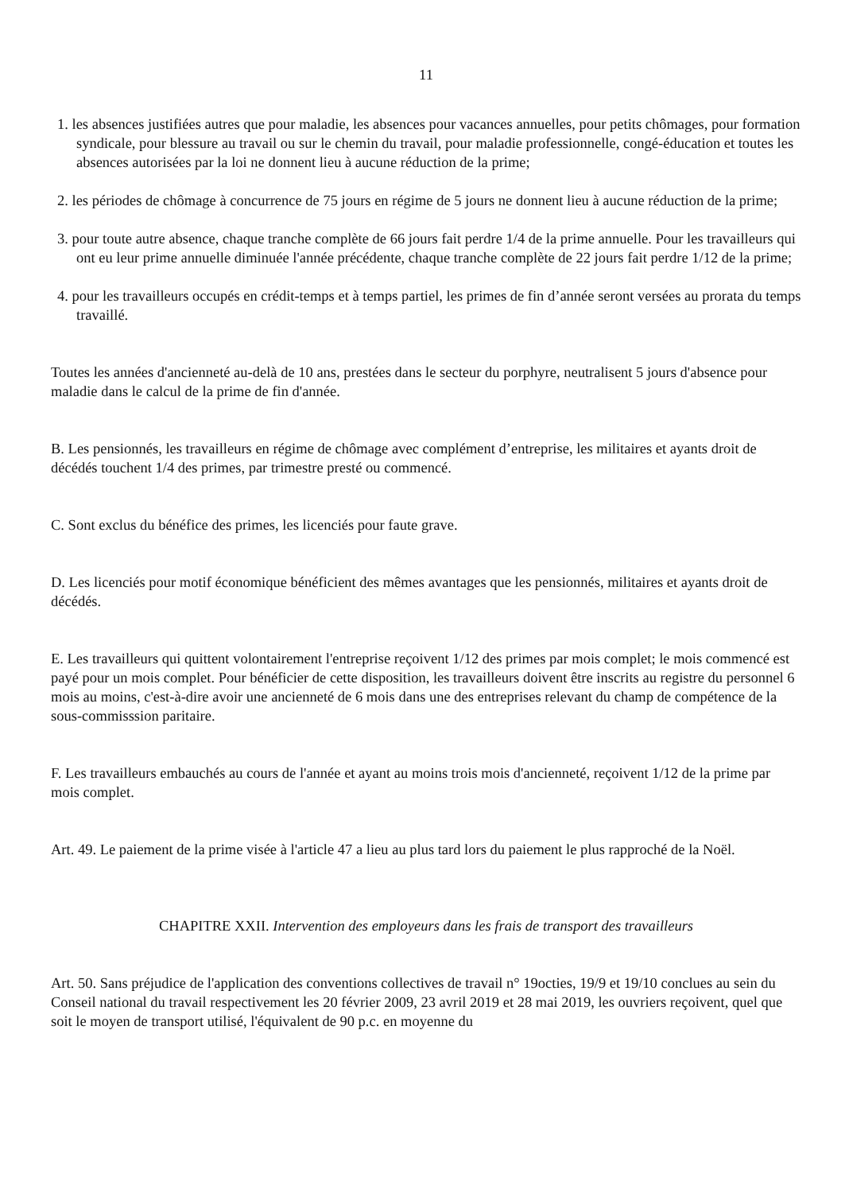11
1. les absences justifiées autres que pour maladie, les absences pour vacances annuelles, pour petits chômages, pour formation syndicale, pour blessure au travail ou sur le chemin du travail, pour maladie professionnelle, congé-éducation et toutes les absences autorisées par la loi ne donnent lieu à aucune réduction de la prime;
2. les périodes de chômage à concurrence de 75 jours en régime de 5 jours ne donnent lieu à aucune réduction de la prime;
3. pour toute autre absence, chaque tranche complète de 66 jours fait perdre 1/4 de la prime annuelle. Pour les travailleurs qui ont eu leur prime annuelle diminuée l'année précédente, chaque tranche complète de 22 jours fait perdre 1/12 de la prime;
4. pour les travailleurs occupés en crédit-temps et à temps partiel, les primes de fin d’année seront versées au prorata du temps travaillé.
Toutes les années d'ancienneté au-delà de 10 ans, prestées dans le secteur du porphyre, neutralisent 5 jours d'absence pour maladie dans le calcul de la prime de fin d'année.
B. Les pensionnés, les travailleurs en régime de chômage avec complément d’entreprise, les militaires et ayants droit de décédés touchent 1/4 des primes, par trimestre presté ou commencé.
C. Sont exclus du bénéfice des primes, les licenciés pour faute grave.
D. Les licenciés pour motif économique bénéficient des mêmes avantages que les pensionnés, militaires et ayants droit de décédés.
E. Les travailleurs qui quittent volontairement l'entreprise reçoivent 1/12 des primes par mois complet; le mois commencé est payé pour un mois complet. Pour bénéficier de cette disposition, les travailleurs doivent être inscrits au registre du personnel 6 mois au moins, c'est-à-dire avoir une ancienneté de 6 mois dans une des entreprises relevant du champ de compétence de la sous-commisssion paritaire.
F. Les travailleurs embauchés au cours de l'année et ayant au moins trois mois d'ancienneté, reçoivent 1/12 de la prime par mois complet.
Art. 49. Le paiement de la prime visée à l'article 47 a lieu au plus tard lors du paiement le plus rapproché de la Noël.
CHAPITRE XXII. Intervention des employeurs dans les frais de transport des travailleurs
Art. 50. Sans préjudice de l'application des conventions collectives de travail n° 19octies, 19/9 et 19/10 conclues au sein du Conseil national du travail respectivement les 20 février 2009, 23 avril 2019 et 28 mai 2019, les ouvriers reçoivent, quel que soit le moyen de transport utilisé, l'équivalent de 90 p.c. en moyenne du